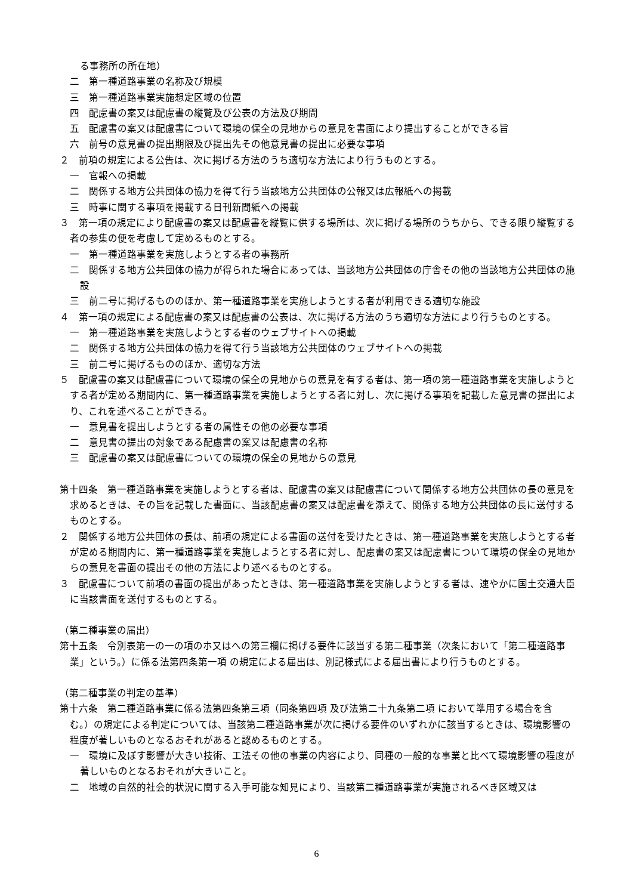る事務所の所在地）
二　第一種道路事業の名称及び規模
三　第一種道路事業実施想定区域の位置
四　配慮書の案又は配慮書の縦覧及び公表の方法及び期間
五　配慮書の案又は配慮書について環境の保全の見地からの意見を書面により提出することができる旨
六　前号の意見書の提出期限及び提出先その他意見書の提出に必要な事項
２　前項の規定による公告は、次に掲げる方法のうち適切な方法により行うものとする。
一　官報への掲載
二　関係する地方公共団体の協力を得て行う当該地方公共団体の公報又は広報紙への掲載
三　時事に関する事項を掲載する日刊新聞紙への掲載
３　第一項の規定により配慮書の案又は配慮書を縦覧に供する場所は、次に掲げる場所のうちから、できる限り縦覧する者の参集の便を考慮して定めるものとする。
一　第一種道路事業を実施しようとする者の事務所
二　関係する地方公共団体の協力が得られた場合にあっては、当該地方公共団体の庁舎その他の当該地方公共団体の施設
三　前二号に掲げるもののほか、第一種道路事業を実施しようとする者が利用できる適切な施設
４　第一項の規定による配慮書の案又は配慮書の公表は、次に掲げる方法のうち適切な方法により行うものとする。
一　第一種道路事業を実施しようとする者のウェブサイトへの掲載
二　関係する地方公共団体の協力を得て行う当該地方公共団体のウェブサイトへの掲載
三　前二号に掲げるもののほか、適切な方法
５　配慮書の案又は配慮書について環境の保全の見地からの意見を有する者は、第一項の第一種道路事業を実施しようとする者が定める期間内に、第一種道路事業を実施しようとする者に対し、次に掲げる事項を記載した意見書の提出により、これを述べることができる。
一　意見書を提出しようとする者の属性その他の必要な事項
二　意見書の提出の対象である配慮書の案又は配慮書の名称
三　配慮書の案又は配慮書についての環境の保全の見地からの意見
第十四条　第一種道路事業を実施しようとする者は、配慮書の案又は配慮書について関係する地方公共団体の長の意見を求めるときは、その旨を記載した書面に、当該配慮書の案又は配慮書を添えて、関係する地方公共団体の長に送付するものとする。
２　関係する地方公共団体の長は、前項の規定による書面の送付を受けたときは、第一種道路事業を実施しようとする者が定める期間内に、第一種道路事業を実施しようとする者に対し、配慮書の案又は配慮書について環境の保全の見地からの意見を書面の提出その他の方法により述べるものとする。
３　配慮書について前項の書面の提出があったときは、第一種道路事業を実施しようとする者は、速やかに国土交通大臣に当該書面を送付するものとする。
（第二種事業の届出）
第十五条　令別表第一の一の項のホ又はへの第三欄に掲げる要件に該当する第二種事業（次条において「第二種道路事業」という。）に係る法第四条第一項 の規定による届出は、別記様式による届出書により行うものとする。
（第二種事業の判定の基準）
第十六条　第二種道路事業に係る法第四条第三項（同条第四項 及び法第二十九条第二項 において準用する場合を含む。）の規定による判定については、当該第二種道路事業が次に掲げる要件のいずれかに該当するときは、環境影響の程度が著しいものとなるおそれがあると認めるものとする。
一　環境に及ぼす影響が大きい技術、工法その他の事業の内容により、同種の一般的な事業と比べて環境影響の程度が著しいものとなるおそれが大きいこと。
二　地域の自然的社会的状況に関する入手可能な知見により、当該第二種道路事業が実施されるべき区域又は
6